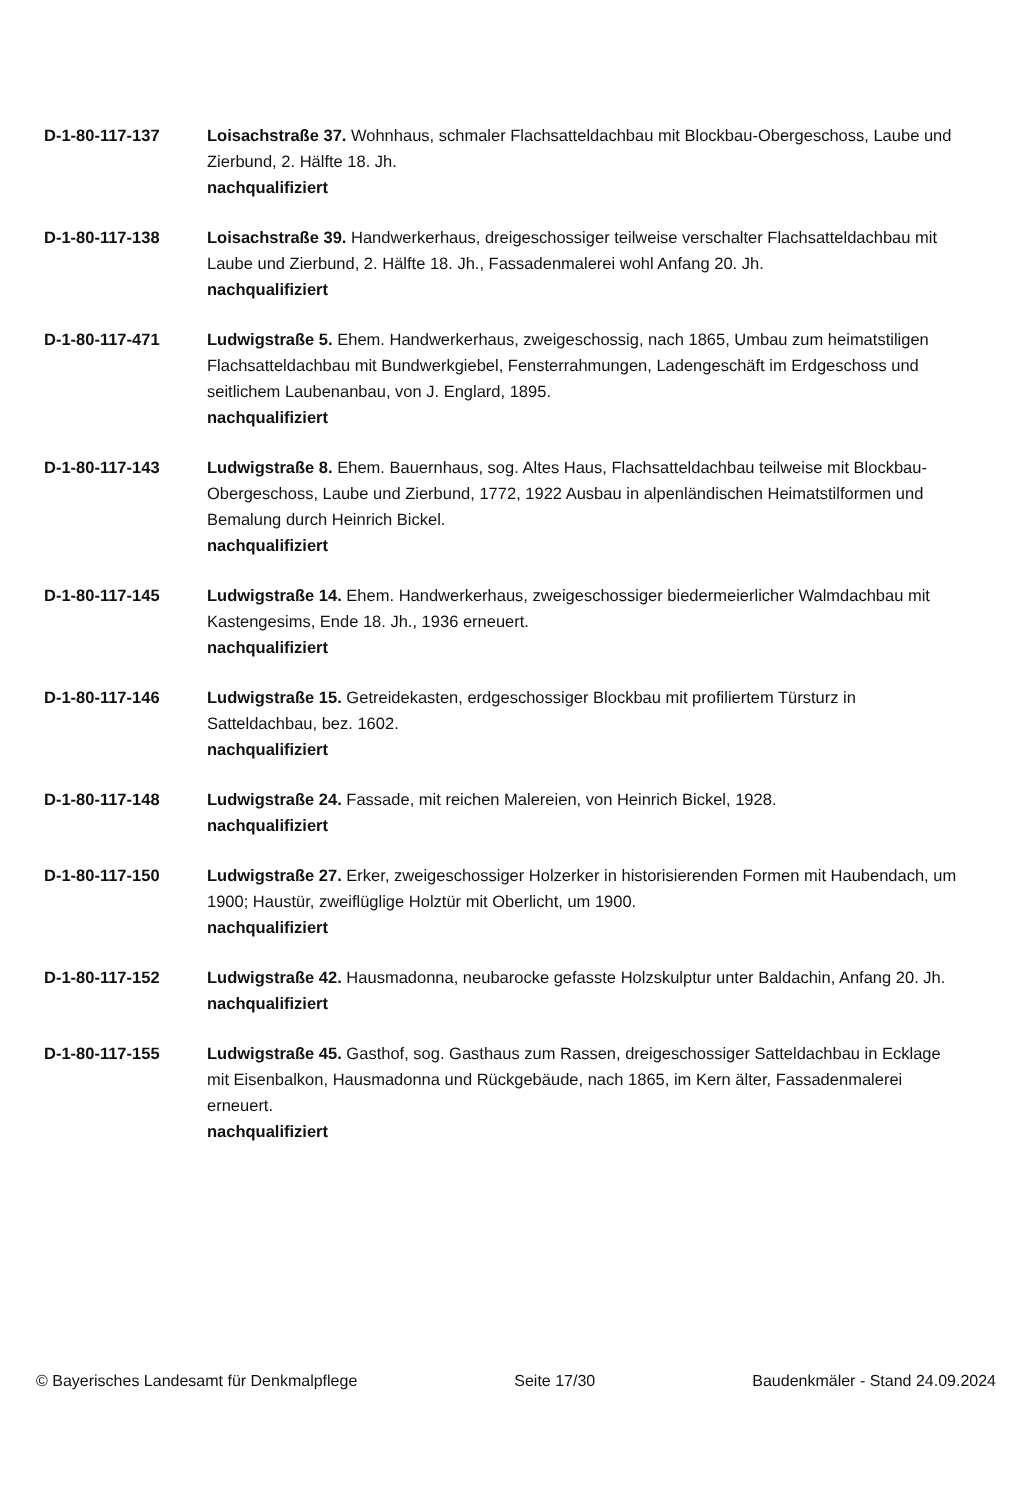D-1-80-117-137 Loisachstraße 37. Wohnhaus, schmaler Flachsatteldachbau mit Blockbau-Obergeschoss, Laube und Zierbund, 2. Hälfte 18. Jh.
nachqualifiziert
D-1-80-117-138 Loisachstraße 39. Handwerkerhaus, dreigeschossiger teilweise verschalter Flachsatteldachbau mit Laube und Zierbund, 2. Hälfte 18. Jh., Fassadenmalerei wohl Anfang 20. Jh.
nachqualifiziert
D-1-80-117-471 Ludwigstraße 5. Ehem. Handwerkerhaus, zweigeschossig, nach 1865, Umbau zum heimatstiligen Flachsatteldachbau mit Bundwerkgiebel, Fensterrahmungen, Ladengeschäft im Erdgeschoss und seitlichem Laubenanbau, von J. Englard, 1895.
nachqualifiziert
D-1-80-117-143 Ludwigstraße 8. Ehem. Bauernhaus, sog. Altes Haus, Flachsatteldachbau teilweise mit Blockbau-Obergeschoss, Laube und Zierbund, 1772, 1922 Ausbau in alpenländischen Heimatstilformen und Bemalung durch Heinrich Bickel.
nachqualifiziert
D-1-80-117-145 Ludwigstraße 14. Ehem. Handwerkerhaus, zweigeschossiger biedermeierlicher Walmdachbau mit Kastengesims, Ende 18. Jh., 1936 erneuert.
nachqualifiziert
D-1-80-117-146 Ludwigstraße 15. Getreidekasten, erdgeschossiger Blockbau mit profiliertem Türsturz in Satteldachbau, bez. 1602.
nachqualifiziert
D-1-80-117-148 Ludwigstraße 24. Fassade, mit reichen Malereien, von Heinrich Bickel, 1928.
nachqualifiziert
D-1-80-117-150 Ludwigstraße 27. Erker, zweigeschossiger Holzerker in historisierenden Formen mit Haubendach, um 1900; Haustür, zweiflüglige Holztür mit Oberlicht, um 1900.
nachqualifiziert
D-1-80-117-152 Ludwigstraße 42. Hausmadonna, neubarocke gefasste Holzskulptur unter Baldachin, Anfang 20. Jh.
nachqualifiziert
D-1-80-117-155 Ludwigstraße 45. Gasthof, sog. Gasthaus zum Rassen, dreigeschossiger Satteldachbau in Ecklage mit Eisenbalkon, Hausmadonna und Rückgebäude, nach 1865, im Kern älter, Fassadenmalerei erneuert.
nachqualifiziert
© Bayerisches Landesamt für Denkmalpflege Seite 17/30 Baudenkmäler - Stand 24.09.2024